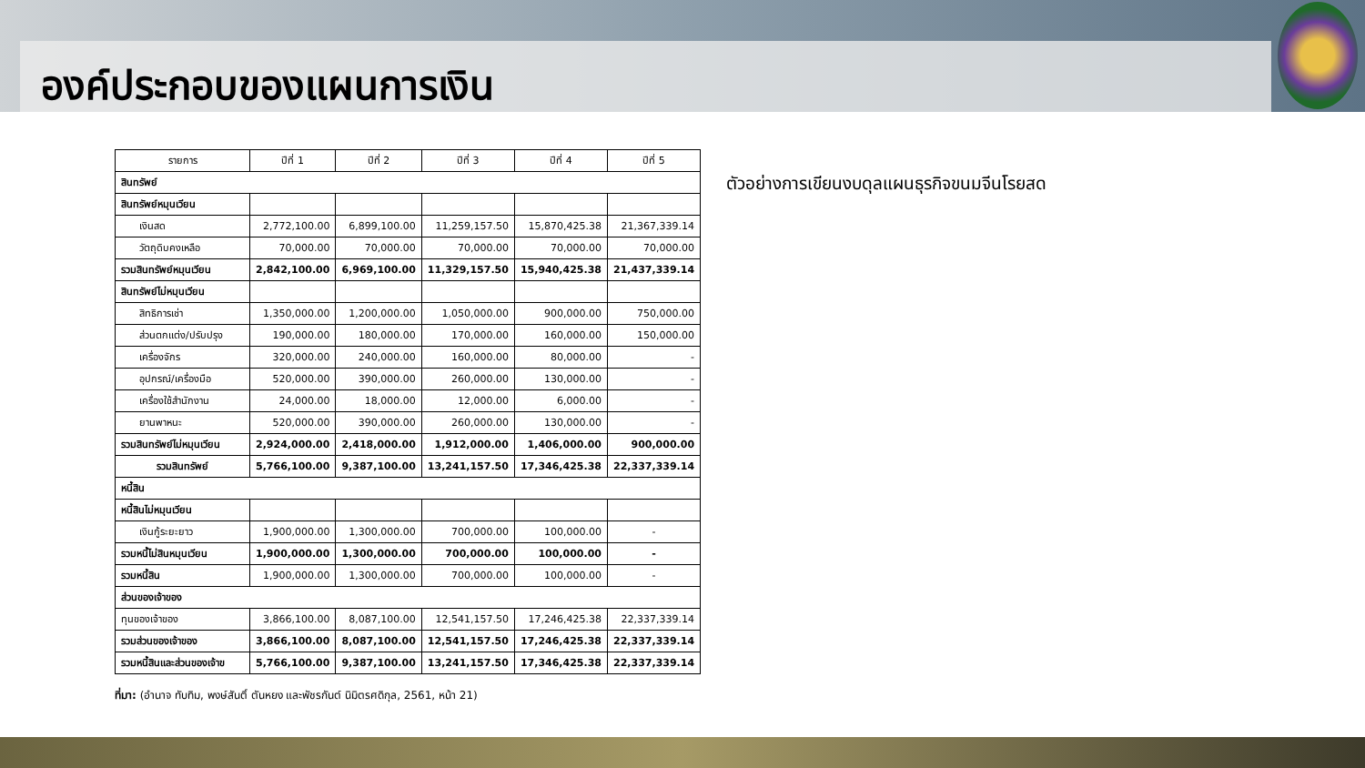องค์ประกอบของแผนการเงิน
| รายการ | ปีที่ 1 | ปีที่ 2 | ปีที่ 3 | ปีที่ 4 | ปีที่ 5 |
| --- | --- | --- | --- | --- | --- |
| สินทรัพย์ | | | | | |
| สินทรัพย์หมุนเวียน | | | | | |
| เงินสด | 2,772,100.00 | 6,899,100.00 | 11,259,157.50 | 15,870,425.38 | 21,367,339.14 |
| วัตถุดิบคงเหลือ | 70,000.00 | 70,000.00 | 70,000.00 | 70,000.00 | 70,000.00 |
| รวมสินทรัพย์หมุนเวียน | 2,842,100.00 | 6,969,100.00 | 11,329,157.50 | 15,940,425.38 | 21,437,339.14 |
| สินทรัพย์ไม่หมุนเวียน | | | | | |
| สิทธิการเช่า | 1,350,000.00 | 1,200,000.00 | 1,050,000.00 | 900,000.00 | 750,000.00 |
| ส่วนตกแต่ง/ปรับปรุง | 190,000.00 | 180,000.00 | 170,000.00 | 160,000.00 | 150,000.00 |
| เครื่องจักร | 320,000.00 | 240,000.00 | 160,000.00 | 80,000.00 | - |
| อุปกรณ์/เครื่องมือ | 520,000.00 | 390,000.00 | 260,000.00 | 130,000.00 | - |
| เครื่องใช้สำนักงาน | 24,000.00 | 18,000.00 | 12,000.00 | 6,000.00 | - |
| ยานพาหนะ | 520,000.00 | 390,000.00 | 260,000.00 | 130,000.00 | - |
| รวมสินทรัพย์ไม่หมุนเวียน | 2,924,000.00 | 2,418,000.00 | 1,912,000.00 | 1,406,000.00 | 900,000.00 |
| รวมสินทรัพย์ | 5,766,100.00 | 9,387,100.00 | 13,241,157.50 | 17,346,425.38 | 22,337,339.14 |
| หนี้สิน | | | | | |
| หนี้สินไม่หมุนเวียน | | | | | |
| เงินกู้ระยะยาว | 1,900,000.00 | 1,300,000.00 | 700,000.00 | 100,000.00 | - |
| รวมหนี้ไม่สินหมุนเวียน | 1,900,000.00 | 1,300,000.00 | 700,000.00 | 100,000.00 | - |
| รวมหนี้สิน | 1,900,000.00 | 1,300,000.00 | 700,000.00 | 100,000.00 | - |
| ส่วนของเจ้าของ | | | | | |
| ทุนของเจ้าของ | 3,866,100.00 | 8,087,100.00 | 12,541,157.50 | 17,246,425.38 | 22,337,339.14 |
| รวมส่วนของเจ้าของ | 3,866,100.00 | 8,087,100.00 | 12,541,157.50 | 17,246,425.38 | 22,337,339.14 |
| รวมหนี้สินและส่วนของเจ้าข | 5,766,100.00 | 9,387,100.00 | 13,241,157.50 | 17,346,425.38 | 22,337,339.14 |
ตัวอย่างการเขียนงบดุลแผนธุรกิจขนมจีนโรยสด
ที่มา: (อำนาจ ทับทิม, พงษ์สันติ์ ตันหยง และพัชรกันต์ นิมิตรศดิกุล, 2561, หน้า 21)